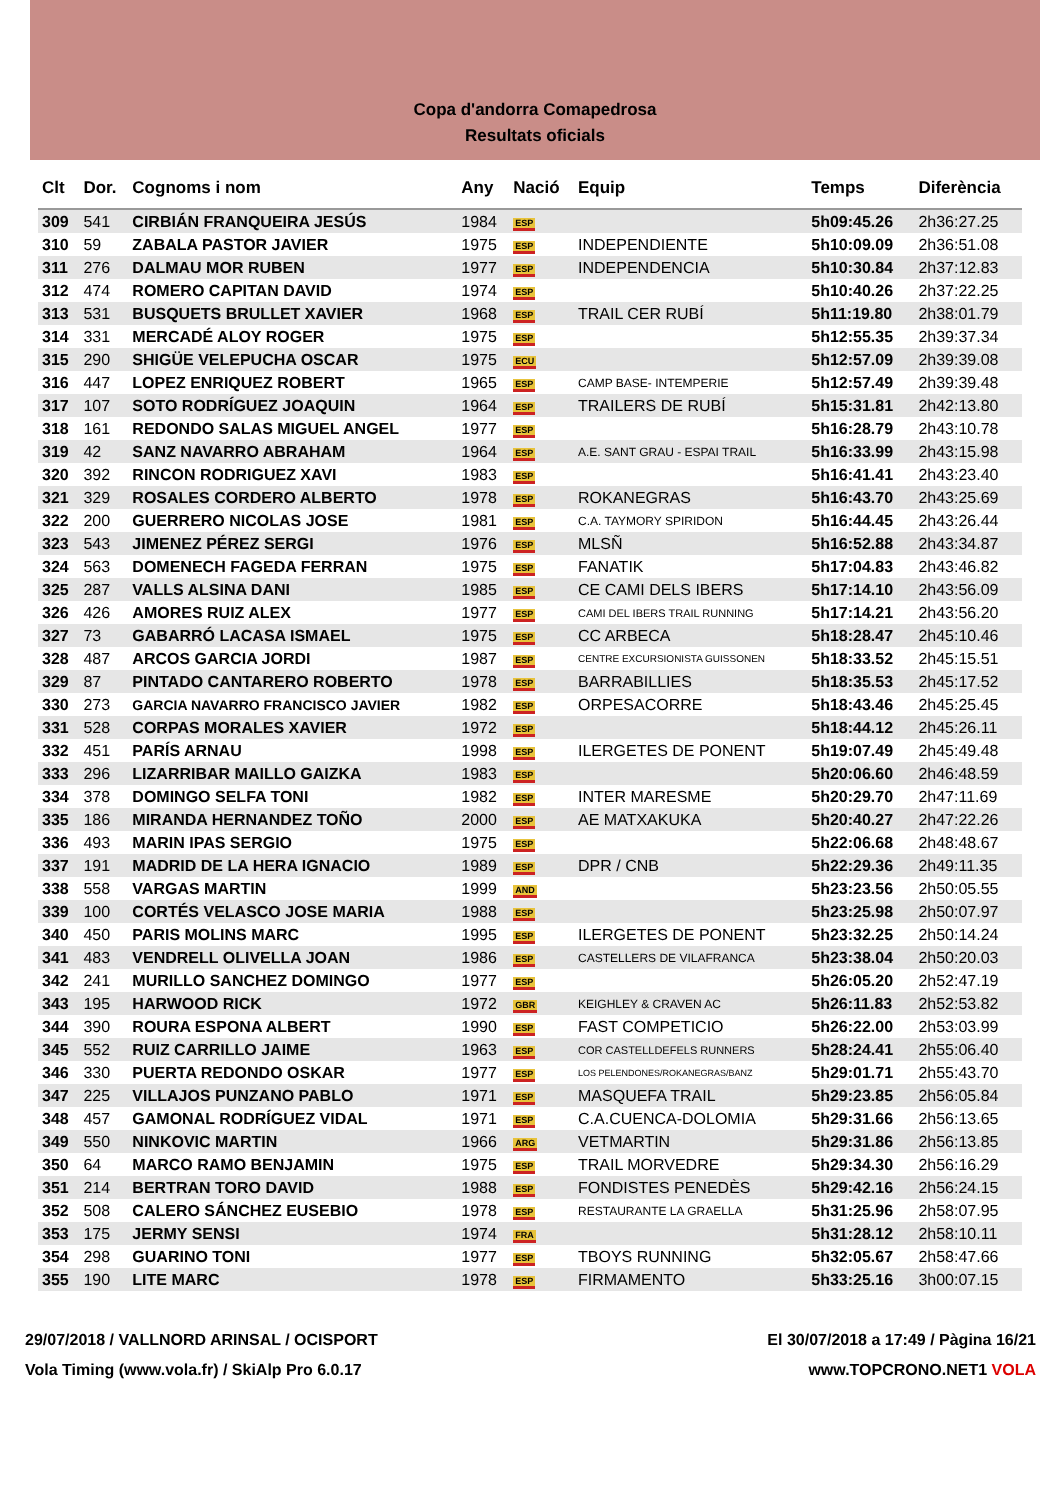Copa d'andorra Comapedrosa
Resultats oficials
| Clt | Dor. | Cognoms i nom | Any | Nació | Equip | Temps | Diferència |
| --- | --- | --- | --- | --- | --- | --- | --- |
| 309 | 541 | CIRBIÁN FRANQUEIRA JESÚS | 1984 | ESP | | 5h09:45.26 | 2h36:27.25 |
| 310 | 59 | ZABALA PASTOR JAVIER | 1975 | ESP | INDEPENDIENTE | 5h10:09.09 | 2h36:51.08 |
| 311 | 276 | DALMAU MOR RUBEN | 1977 | ESP | INDEPENDENCIA | 5h10:30.84 | 2h37:12.83 |
| 312 | 474 | ROMERO CAPITAN DAVID | 1974 | ESP | | 5h10:40.26 | 2h37:22.25 |
| 313 | 531 | BUSQUETS BRULLET XAVIER | 1968 | ESP | TRAIL CER RUBÍ | 5h11:19.80 | 2h38:01.79 |
| 314 | 331 | MERCADÉ ALOY ROGER | 1975 | ESP | | 5h12:55.35 | 2h39:37.34 |
| 315 | 290 | SHIGÜE VELEPUCHA OSCAR | 1975 | ECU | | 5h12:57.09 | 2h39:39.08 |
| 316 | 447 | LOPEZ ENRIQUEZ ROBERT | 1965 | ESP | CAMP BASE- INTEMPERIE | 5h12:57.49 | 2h39:39.48 |
| 317 | 107 | SOTO RODRÍGUEZ JOAQUIN | 1964 | ESP | TRAILERS DE RUBÍ | 5h15:31.81 | 2h42:13.80 |
| 318 | 161 | REDONDO SALAS MIGUEL ANGEL | 1977 | ESP | | 5h16:28.79 | 2h43:10.78 |
| 319 | 42 | SANZ NAVARRO ABRAHAM | 1964 | ESP | A.E. SANT GRAU - ESPAI TRAIL | 5h16:33.99 | 2h43:15.98 |
| 320 | 392 | RINCON RODRIGUEZ XAVI | 1983 | ESP | | 5h16:41.41 | 2h43:23.40 |
| 321 | 329 | ROSALES CORDERO ALBERTO | 1978 | ESP | ROKANEGRAS | 5h16:43.70 | 2h43:25.69 |
| 322 | 200 | GUERRERO NICOLAS JOSE | 1981 | ESP | C.A. TAYMORY SPIRIDON | 5h16:44.45 | 2h43:26.44 |
| 323 | 543 | JIMENEZ PÉREZ SERGI | 1976 | ESP | MLSÑ | 5h16:52.88 | 2h43:34.87 |
| 324 | 563 | DOMENECH FAGEDA FERRAN | 1975 | ESP | FANATIK | 5h17:04.83 | 2h43:46.82 |
| 325 | 287 | VALLS ALSINA DANI | 1985 | ESP | CE CAMI DELS IBERS | 5h17:14.10 | 2h43:56.09 |
| 326 | 426 | AMORES RUIZ ALEX | 1977 | ESP | CAMI DEL IBERS TRAIL RUNNING | 5h17:14.21 | 2h43:56.20 |
| 327 | 73 | GABARRÓ LACASA ISMAEL | 1975 | ESP | CC ARBECA | 5h18:28.47 | 2h45:10.46 |
| 328 | 487 | ARCOS GARCIA JORDI | 1987 | ESP | CENTRE EXCURSIONISTA GUISSONEN | 5h18:33.52 | 2h45:15.51 |
| 329 | 87 | PINTADO CANTARERO ROBERTO | 1978 | ESP | BARRABILLIES | 5h18:35.53 | 2h45:17.52 |
| 330 | 273 | GARCIA NAVARRO FRANCISCO JAVIER | 1982 | ESP | ORPESACORRE | 5h18:43.46 | 2h45:25.45 |
| 331 | 528 | CORPAS MORALES XAVIER | 1972 | ESP | | 5h18:44.12 | 2h45:26.11 |
| 332 | 451 | PARÍS ARNAU | 1998 | ESP | ILERGETES DE PONENT | 5h19:07.49 | 2h45:49.48 |
| 333 | 296 | LIZARRIBAR MAILLO GAIZKA | 1983 | ESP | | 5h20:06.60 | 2h46:48.59 |
| 334 | 378 | DOMINGO SELFA TONI | 1982 | ESP | INTER MARESME | 5h20:29.70 | 2h47:11.69 |
| 335 | 186 | MIRANDA HERNANDEZ TOÑO | 2000 | ESP | AE MATXAKUKA | 5h20:40.27 | 2h47:22.26 |
| 336 | 493 | MARIN IPAS SERGIO | 1975 | ESP | | 5h22:06.68 | 2h48:48.67 |
| 337 | 191 | MADRID DE LA HERA IGNACIO | 1989 | ESP | DPR / CNB | 5h22:29.36 | 2h49:11.35 |
| 338 | 558 | VARGAS MARTIN | 1999 | AND | | 5h23:23.56 | 2h50:05.55 |
| 339 | 100 | CORTÉS VELASCO JOSE MARIA | 1988 | ESP | | 5h23:25.98 | 2h50:07.97 |
| 340 | 450 | PARIS MOLINS MARC | 1995 | ESP | ILERGETES DE PONENT | 5h23:32.25 | 2h50:14.24 |
| 341 | 483 | VENDRELL OLIVELLA JOAN | 1986 | ESP | CASTELLERS DE VILAFRANCA | 5h23:38.04 | 2h50:20.03 |
| 342 | 241 | MURILLO SANCHEZ DOMINGO | 1977 | ESP | | 5h26:05.20 | 2h52:47.19 |
| 343 | 195 | HARWOOD RICK | 1972 | GBR | KEIGHLEY & CRAVEN AC | 5h26:11.83 | 2h52:53.82 |
| 344 | 390 | ROURA ESPONA ALBERT | 1990 | ESP | FAST COMPETICIO | 5h26:22.00 | 2h53:03.99 |
| 345 | 552 | RUIZ CARRILLO JAIME | 1963 | ESP | COR CASTELLDEFELS RUNNERS | 5h28:24.41 | 2h55:06.40 |
| 346 | 330 | PUERTA REDONDO OSKAR | 1977 | ESP | LOS PELENDONES/ROKANEGRAS/BANZ | 5h29:01.71 | 2h55:43.70 |
| 347 | 225 | VILLAJOS PUNZANO PABLO | 1971 | ESP | MASQUEFA TRAIL | 5h29:23.85 | 2h56:05.84 |
| 348 | 457 | GAMONAL RODRÍGUEZ VIDAL | 1971 | ESP | C.A.CUENCA-DOLOMIA | 5h29:31.66 | 2h56:13.65 |
| 349 | 550 | NINKOVIC MARTIN | 1966 | ARG | VETMARTIN | 5h29:31.86 | 2h56:13.85 |
| 350 | 64 | MARCO RAMO BENJAMIN | 1975 | ESP | TRAIL MORVEDRE | 5h29:34.30 | 2h56:16.29 |
| 351 | 214 | BERTRAN TORO DAVID | 1988 | ESP | FONDISTES PENEDÈS | 5h29:42.16 | 2h56:24.15 |
| 352 | 508 | CALERO SÁNCHEZ EUSEBIO | 1978 | ESP | RESTAURANTE LA GRAELLA | 5h31:25.96 | 2h58:07.95 |
| 353 | 175 | JERMY SENSI | 1974 | FRA | | 5h31:28.12 | 2h58:10.11 |
| 354 | 298 | GUARINO TONI | 1977 | ESP | TBOYS RUNNING | 5h32:05.67 | 2h58:47.66 |
| 355 | 190 | LITE MARC | 1978 | ESP | FIRMAMENTO | 5h33:25.16 | 3h00:07.15 |
29/07/2018 / VALLNORD ARINSAL / OCISPORT El 30/07/2018 a 17:49 / Pàgina 16/21
Vola Timing (www.vola.fr) / SkiAlp Pro 6.0.17 www.TOPCRONO.NET1 VOLA